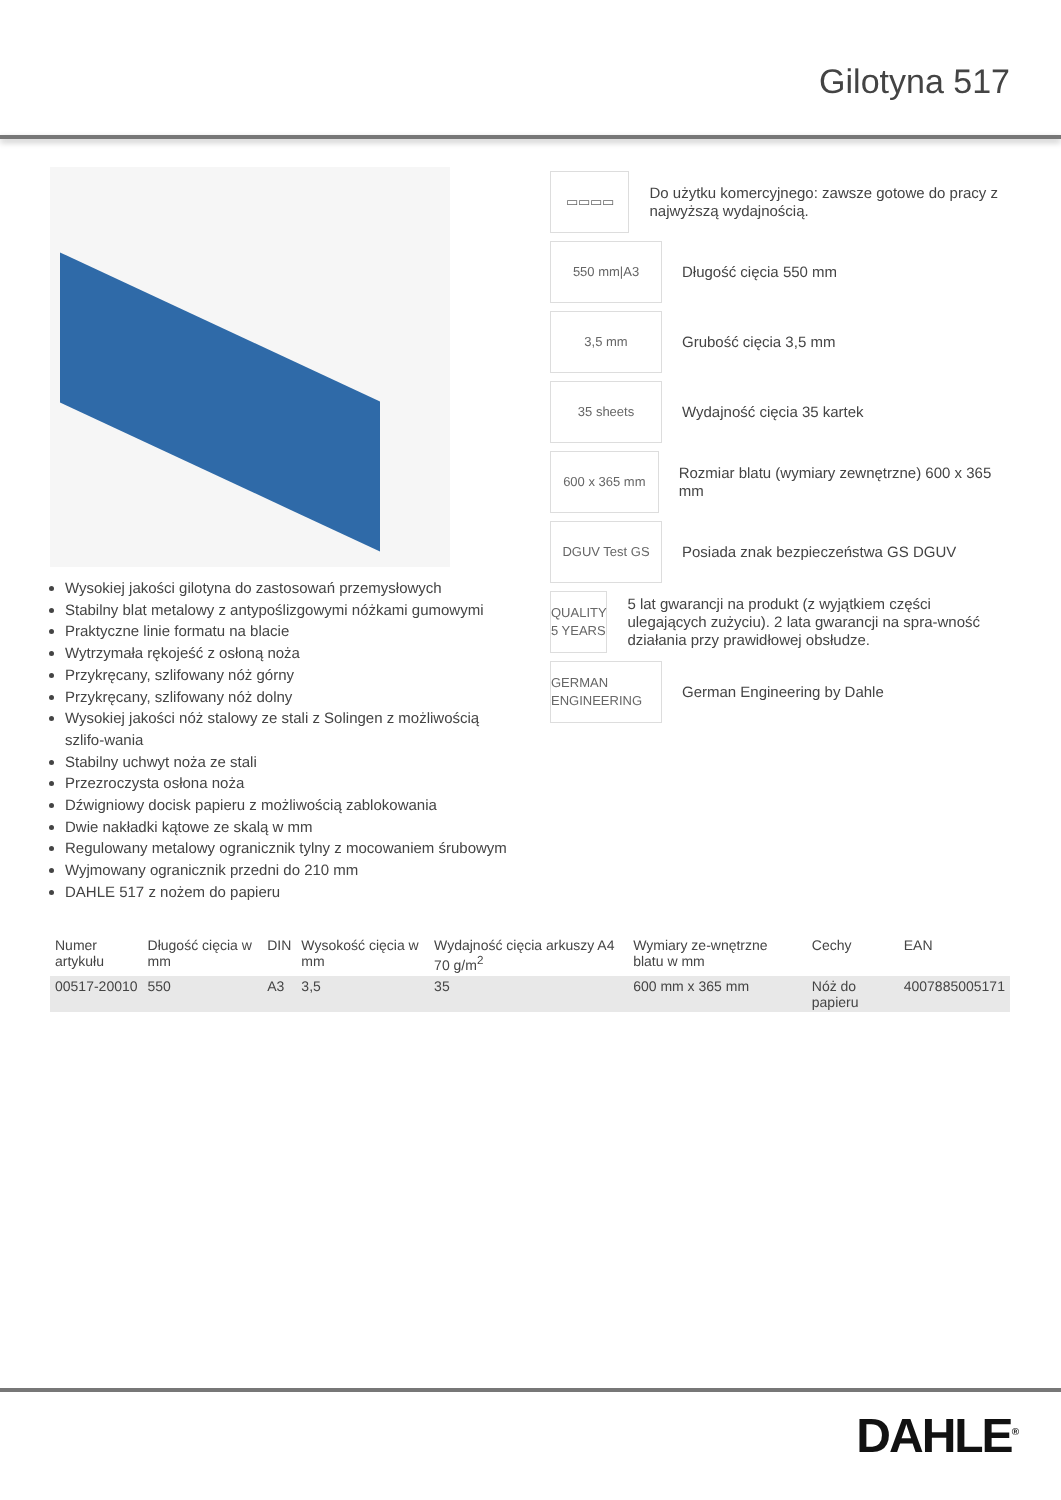Gilotyna 517
Wysokiej jakości gilotyna do zastosowań przemysłowych
Stabilny blat metalowy z antypoślizgowymi nóżkami gumowymi
Praktyczne linie formatu na blacie
Wytrzymała rękojeść z osłoną noża
Przykręcany, szlifowany nóż górny
Przykręcany, szlifowany nóż dolny
Wysokiej jakości nóż stalowy ze stali z Solingen z możliwością szlifo-wania
Stabilny uchwyt noża ze stali
Przezroczysta osłona noża
Dźwigniowy docisk papieru z możliwością zablokowania
Dwie nakładki kątowe ze skalą w mm
Regulowany metalowy ogranicznik tylny z mocowaniem śrubowym
Wyjmowany ogranicznik przedni do 210 mm
DAHLE 517 z nożem do papieru
▭▭▭▭
Do użytku komercyjnego: zawsze gotowe do pracy z najwyższą wydajnością.
550 mm|A3
Długość cięcia 550 mm
3,5 mm
Grubość cięcia 3,5 mm
35 sheets
Wydajność cięcia 35 kartek
600 x 365 mm
Rozmiar blatu (wymiary zewnętrzne) 600 x 365 mm
DGUV Test GS
Posiada znak bezpieczeństwa GS DGUV
QUALITY 5 YEARS
5 lat gwarancji na produkt (z wyjątkiem części ulegających zużyciu). 2 lata gwarancji na spra-wność działania przy prawidłowej obsłudze.
GERMAN ENGINEERING
German Engineering by Dahle
| Numer artykułu | Długość cięcia w mm | DIN | Wysokość cięcia w mm | Wydajność cięcia arkuszy A4 70 g/m<sup>2</sup> | Wymiary ze-wnętrzne blatu w mm | Cechy | EAN |
| --- | --- | --- | --- | --- | --- | --- | --- |
| 00517-20010 | 550 | A3 | 3,5 | 35 | 600 mm x 365 mm | Nóż do papieru | 4007885005171 |
DAHLE<sup>®</sup>